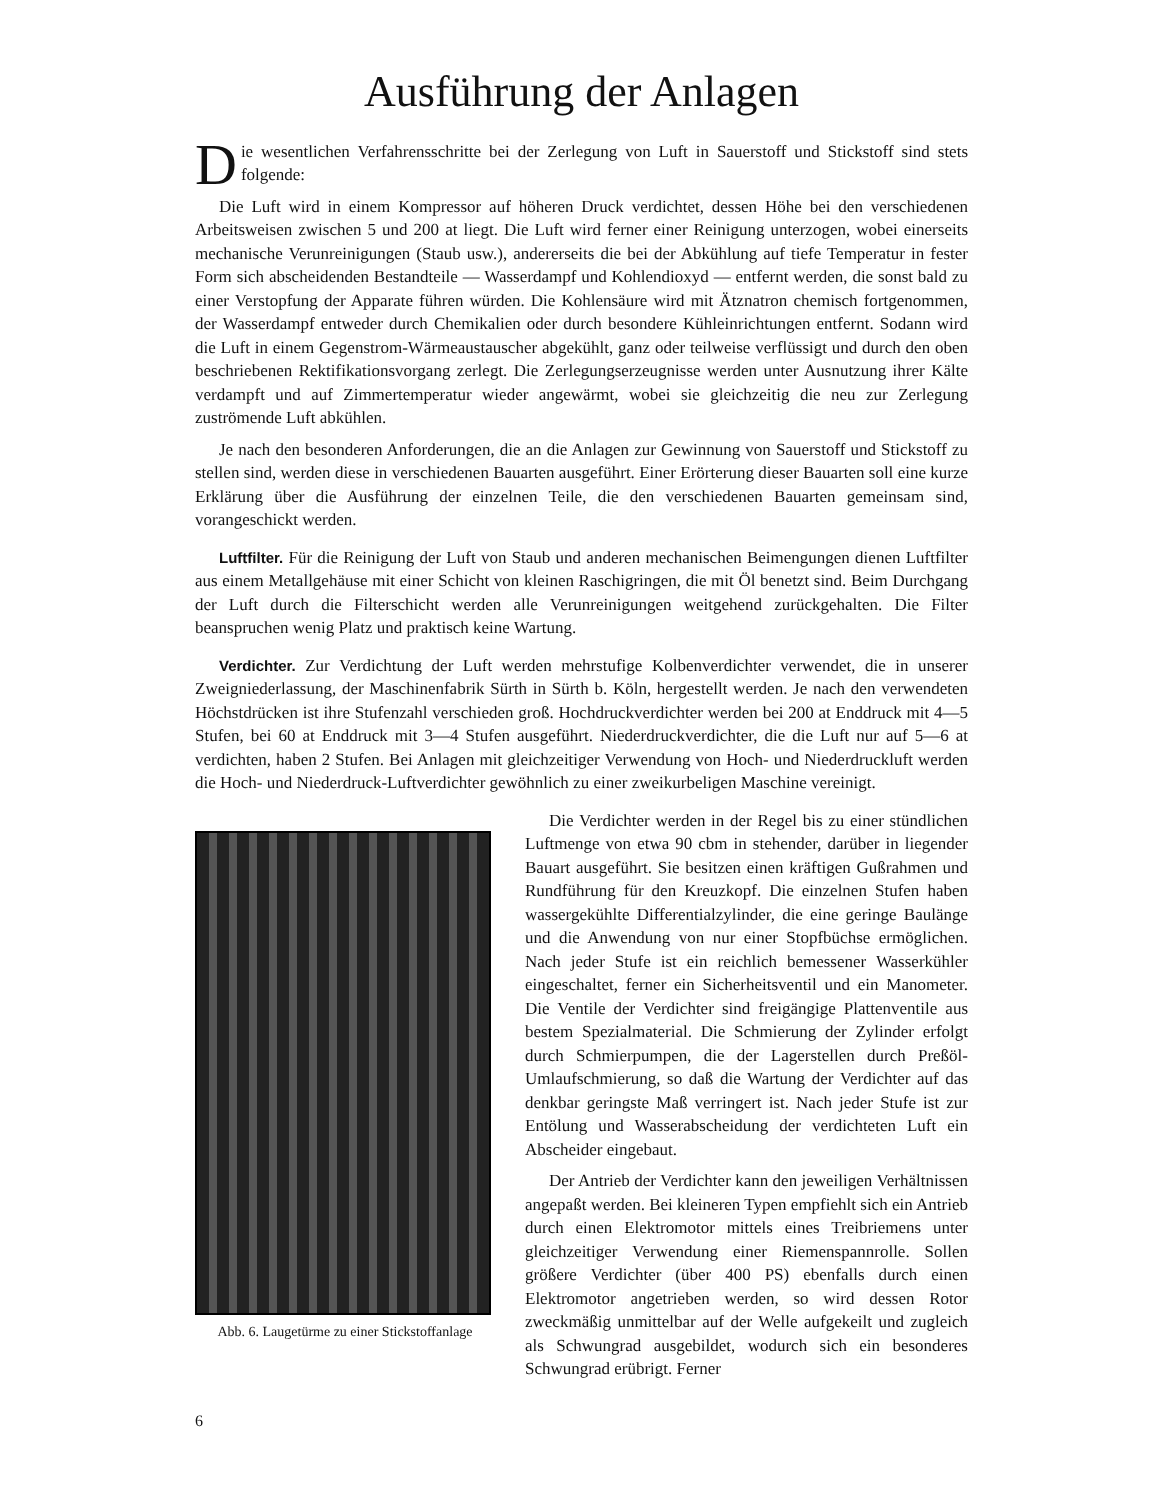Ausführung der Anlagen
Die wesentlichen Verfahrensschritte bei der Zerlegung von Luft in Sauerstoff und Stickstoff sind stets folgende:
Die Luft wird in einem Kompressor auf höheren Druck verdichtet, dessen Höhe bei den verschiedenen Arbeitsweisen zwischen 5 und 200 at liegt. Die Luft wird ferner einer Reinigung unterzogen, wobei einerseits mechanische Verunreinigungen (Staub usw.), andererseits die bei der Abkühlung auf tiefe Temperatur in fester Form sich abscheidenden Bestandteile — Wasserdampf und Kohlendioxyd — entfernt werden, die sonst bald zu einer Verstopfung der Apparate führen würden. Die Kohlensäure wird mit Ätznatron chemisch fortgenommen, der Wasserdampf entweder durch Chemikalien oder durch besondere Kühleinrichtungen entfernt. Sodann wird die Luft in einem Gegenstrom-Wärmeaustauscher abgekühlt, ganz oder teilweise verflüssigt und durch den oben beschriebenen Rektifikationsvorgang zerlegt. Die Zerlegungserzeugnisse werden unter Ausnutzung ihrer Kälte verdampft und auf Zimmertemperatur wieder angewärmt, wobei sie gleichzeitig die neu zur Zerlegung zuströmende Luft abkühlen.
Je nach den besonderen Anforderungen, die an die Anlagen zur Gewinnung von Sauerstoff und Stickstoff zu stellen sind, werden diese in verschiedenen Bauarten ausgeführt. Einer Erörterung dieser Bauarten soll eine kurze Erklärung über die Ausführung der einzelnen Teile, die den verschiedenen Bauarten gemeinsam sind, vorangeschickt werden.
Luftfilter. Für die Reinigung der Luft von Staub und anderen mechanischen Beimengungen dienen Luftfilter aus einem Metallgehäuse mit einer Schicht von kleinen Raschigringen, die mit Öl benetzt sind. Beim Durchgang der Luft durch die Filterschicht werden alle Verunreinigungen weitgehend zurückgehalten. Die Filter beanspruchen wenig Platz und praktisch keine Wartung.
Verdichter. Zur Verdichtung der Luft werden mehrstufige Kolbenverdichter verwendet, die in unserer Zweigniederlassung, der Maschinenfabrik Sürth in Sürth b. Köln, hergestellt werden. Je nach den verwendeten Höchstdrücken ist ihre Stufenzahl verschieden groß. Hochdruckverdichter werden bei 200 at Enddruck mit 4—5 Stufen, bei 60 at Enddruck mit 3—4 Stufen ausgeführt. Niederdruckverdichter, die die Luft nur auf 5—6 at verdichten, haben 2 Stufen. Bei Anlagen mit gleichzeitiger Verwendung von Hoch- und Niederdruckluft werden die Hoch- und Niederdruck-Luftverdichter gewöhnlich zu einer zweikurbeligen Maschine vereinigt.
Abb. 6. Laugetürme zu einer Stickstoffanlage
Die Verdichter werden in der Regel bis zu einer stündlichen Luftmenge von etwa 90 cbm in stehender, darüber in liegender Bauart ausgeführt. Sie besitzen einen kräftigen Gußrahmen und Rundführung für den Kreuzkopf. Die einzelnen Stufen haben wassergekühlte Differentialzylinder, die eine geringe Baulänge und die Anwendung von nur einer Stopfbüchse ermöglichen. Nach jeder Stufe ist ein reichlich bemessener Wasserkühler eingeschaltet, ferner ein Sicherheitsventil und ein Manometer. Die Ventile der Verdichter sind freigängige Plattenventile aus bestem Spezialmaterial. Die Schmierung der Zylinder erfolgt durch Schmierpumpen, die der Lagerstellen durch Preßöl-Umlaufschmierung, so daß die Wartung der Verdichter auf das denkbar geringste Maß verringert ist. Nach jeder Stufe ist zur Entölung und Wasserabscheidung der verdichteten Luft ein Abscheider eingebaut.
Der Antrieb der Verdichter kann den jeweiligen Verhältnissen angepaßt werden. Bei kleineren Typen empfiehlt sich ein Antrieb durch einen Elektromotor mittels eines Treibriemens unter gleichzeitiger Verwendung einer Riemenspannrolle. Sollen größere Verdichter (über 400 PS) ebenfalls durch einen Elektromotor angetrieben werden, so wird dessen Rotor zweckmäßig unmittelbar auf der Welle aufgekeilt und zugleich als Schwungrad ausgebildet, wodurch sich ein besonderes Schwungrad erübrigt. Ferner
6